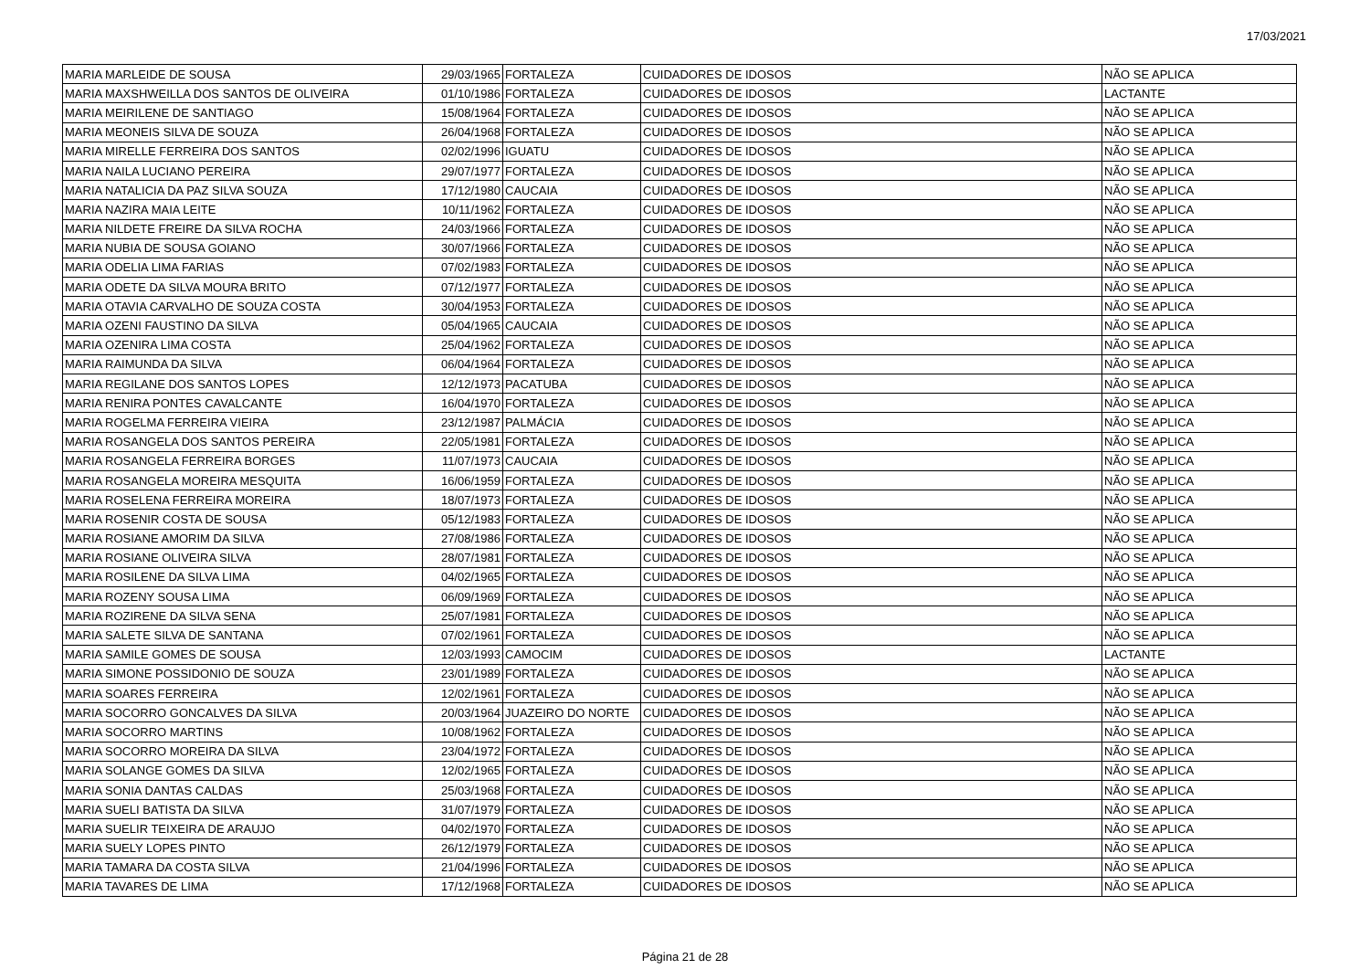17/03/2021
| MARIA MARLEIDE DE SOUSA | 29/03/1965 | FORTALEZA | CUIDADORES DE IDOSOS | NÃO SE APLICA |
| MARIA MAXSHWEILLA DOS SANTOS DE OLIVEIRA | 01/10/1986 | FORTALEZA | CUIDADORES DE IDOSOS | LACTANTE |
| MARIA MEIRILENE DE SANTIAGO | 15/08/1964 | FORTALEZA | CUIDADORES DE IDOSOS | NÃO SE APLICA |
| MARIA MEONEIS SILVA DE SOUZA | 26/04/1968 | FORTALEZA | CUIDADORES DE IDOSOS | NÃO SE APLICA |
| MARIA MIRELLE FERREIRA DOS SANTOS | 02/02/1996 | IGUATU | CUIDADORES DE IDOSOS | NÃO SE APLICA |
| MARIA NAILA LUCIANO PEREIRA | 29/07/1977 | FORTALEZA | CUIDADORES DE IDOSOS | NÃO SE APLICA |
| MARIA NATALICIA DA PAZ SILVA SOUZA | 17/12/1980 | CAUCAIA | CUIDADORES DE IDOSOS | NÃO SE APLICA |
| MARIA NAZIRA MAIA LEITE | 10/11/1962 | FORTALEZA | CUIDADORES DE IDOSOS | NÃO SE APLICA |
| MARIA NILDETE FREIRE DA SILVA ROCHA | 24/03/1966 | FORTALEZA | CUIDADORES DE IDOSOS | NÃO SE APLICA |
| MARIA NUBIA DE SOUSA GOIANO | 30/07/1966 | FORTALEZA | CUIDADORES DE IDOSOS | NÃO SE APLICA |
| MARIA ODELIA LIMA FARIAS | 07/02/1983 | FORTALEZA | CUIDADORES DE IDOSOS | NÃO SE APLICA |
| MARIA ODETE DA SILVA MOURA BRITO | 07/12/1977 | FORTALEZA | CUIDADORES DE IDOSOS | NÃO SE APLICA |
| MARIA OTAVIA CARVALHO DE SOUZA COSTA | 30/04/1953 | FORTALEZA | CUIDADORES DE IDOSOS | NÃO SE APLICA |
| MARIA OZENI FAUSTINO DA SILVA | 05/04/1965 | CAUCAIA | CUIDADORES DE IDOSOS | NÃO SE APLICA |
| MARIA OZENIRA LIMA COSTA | 25/04/1962 | FORTALEZA | CUIDADORES DE IDOSOS | NÃO SE APLICA |
| MARIA RAIMUNDA DA SILVA | 06/04/1964 | FORTALEZA | CUIDADORES DE IDOSOS | NÃO SE APLICA |
| MARIA REGILANE DOS SANTOS LOPES | 12/12/1973 | PACATUBA | CUIDADORES DE IDOSOS | NÃO SE APLICA |
| MARIA RENIRA PONTES CAVALCANTE | 16/04/1970 | FORTALEZA | CUIDADORES DE IDOSOS | NÃO SE APLICA |
| MARIA ROGELMA FERREIRA VIEIRA | 23/12/1987 | PALMÁCIA | CUIDADORES DE IDOSOS | NÃO SE APLICA |
| MARIA ROSANGELA DOS SANTOS PEREIRA | 22/05/1981 | FORTALEZA | CUIDADORES DE IDOSOS | NÃO SE APLICA |
| MARIA ROSANGELA FERREIRA BORGES | 11/07/1973 | CAUCAIA | CUIDADORES DE IDOSOS | NÃO SE APLICA |
| MARIA ROSANGELA MOREIRA MESQUITA | 16/06/1959 | FORTALEZA | CUIDADORES DE IDOSOS | NÃO SE APLICA |
| MARIA ROSELENA FERREIRA MOREIRA | 18/07/1973 | FORTALEZA | CUIDADORES DE IDOSOS | NÃO SE APLICA |
| MARIA ROSENIR COSTA DE SOUSA | 05/12/1983 | FORTALEZA | CUIDADORES DE IDOSOS | NÃO SE APLICA |
| MARIA ROSIANE AMORIM DA SILVA | 27/08/1986 | FORTALEZA | CUIDADORES DE IDOSOS | NÃO SE APLICA |
| MARIA ROSIANE OLIVEIRA SILVA | 28/07/1981 | FORTALEZA | CUIDADORES DE IDOSOS | NÃO SE APLICA |
| MARIA ROSILENE DA SILVA LIMA | 04/02/1965 | FORTALEZA | CUIDADORES DE IDOSOS | NÃO SE APLICA |
| MARIA ROZENY SOUSA LIMA | 06/09/1969 | FORTALEZA | CUIDADORES DE IDOSOS | NÃO SE APLICA |
| MARIA ROZIRENE DA SILVA SENA | 25/07/1981 | FORTALEZA | CUIDADORES DE IDOSOS | NÃO SE APLICA |
| MARIA SALETE SILVA DE SANTANA | 07/02/1961 | FORTALEZA | CUIDADORES DE IDOSOS | NÃO SE APLICA |
| MARIA SAMILE GOMES DE SOUSA | 12/03/1993 | CAMOCIM | CUIDADORES DE IDOSOS | LACTANTE |
| MARIA SIMONE POSSIDONIO DE SOUZA | 23/01/1989 | FORTALEZA | CUIDADORES DE IDOSOS | NÃO SE APLICA |
| MARIA SOARES FERREIRA | 12/02/1961 | FORTALEZA | CUIDADORES DE IDOSOS | NÃO SE APLICA |
| MARIA SOCORRO GONCALVES DA SILVA | 20/03/1964 | JUAZEIRO DO NORTE | CUIDADORES DE IDOSOS | NÃO SE APLICA |
| MARIA SOCORRO MARTINS | 10/08/1962 | FORTALEZA | CUIDADORES DE IDOSOS | NÃO SE APLICA |
| MARIA SOCORRO MOREIRA DA SILVA | 23/04/1972 | FORTALEZA | CUIDADORES DE IDOSOS | NÃO SE APLICA |
| MARIA SOLANGE GOMES DA SILVA | 12/02/1965 | FORTALEZA | CUIDADORES DE IDOSOS | NÃO SE APLICA |
| MARIA SONIA DANTAS CALDAS | 25/03/1968 | FORTALEZA | CUIDADORES DE IDOSOS | NÃO SE APLICA |
| MARIA SUELI BATISTA DA SILVA | 31/07/1979 | FORTALEZA | CUIDADORES DE IDOSOS | NÃO SE APLICA |
| MARIA SUELIR TEIXEIRA DE ARAUJO | 04/02/1970 | FORTALEZA | CUIDADORES DE IDOSOS | NÃO SE APLICA |
| MARIA SUELY LOPES PINTO | 26/12/1979 | FORTALEZA | CUIDADORES DE IDOSOS | NÃO SE APLICA |
| MARIA TAMARA DA COSTA SILVA | 21/04/1996 | FORTALEZA | CUIDADORES DE IDOSOS | NÃO SE APLICA |
| MARIA TAVARES DE LIMA | 17/12/1968 | FORTALEZA | CUIDADORES DE IDOSOS | NÃO SE APLICA |
Página 21 de 28